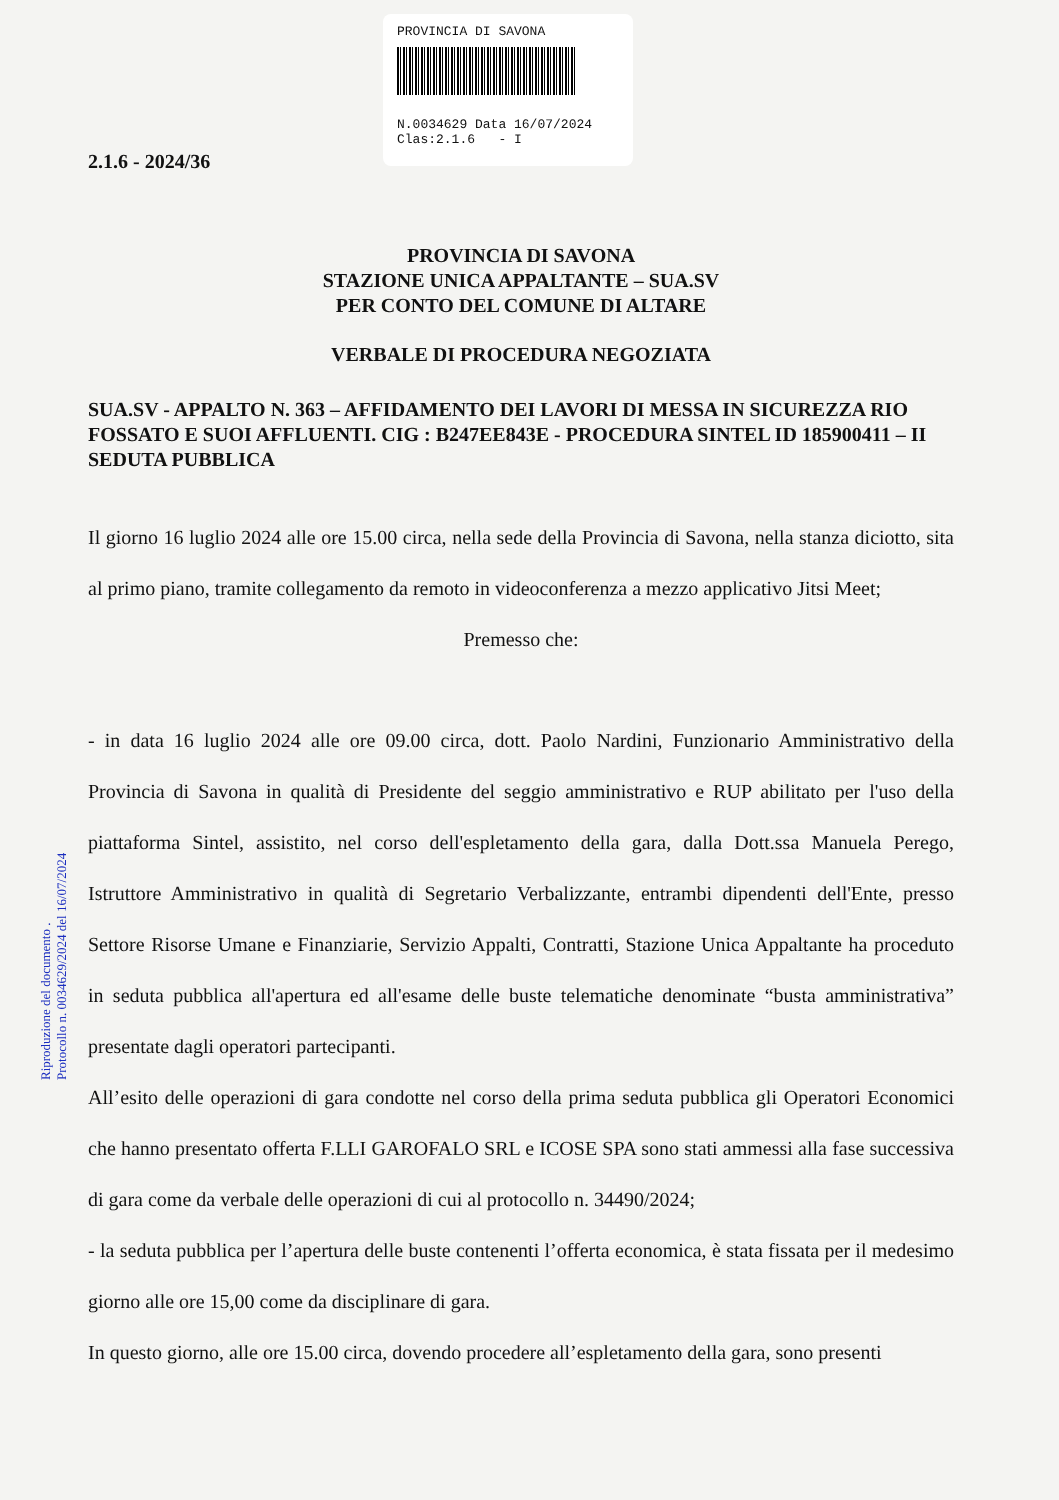PROVINCIA DI SAVONA
N.0034629 Data 16/07/2024
Clas:2.1.6 - I
Riproduzione del documento .
Protocollo n. 0034629/2024 del 16/07/2024
2.1.6 - 2024/36
PROVINCIA DI SAVONA
STAZIONE UNICA APPALTANTE – SUA.SV
PER CONTO DEL COMUNE DI ALTARE
VERBALE DI PROCEDURA NEGOZIATA
SUA.SV - APPALTO N. 363 – AFFIDAMENTO DEI LAVORI DI MESSA IN SICUREZZA RIO FOSSATO E SUOI AFFLUENTI. CIG : B247EE843E - PROCEDURA SINTEL ID 185900411 – II SEDUTA PUBBLICA
Il giorno 16 luglio 2024 alle ore 15.00 circa, nella sede della Provincia di Savona, nella stanza diciotto, sita al primo piano, tramite collegamento da remoto in videoconferenza a mezzo applicativo Jitsi Meet;
Premesso che:
- in data 16 luglio 2024 alle ore 09.00 circa, dott. Paolo Nardini, Funzionario Amministrativo della Provincia di Savona in qualità di Presidente del seggio amministrativo e RUP abilitato per l'uso della piattaforma Sintel, assistito, nel corso dell'espletamento della gara, dalla Dott.ssa Manuela Perego, Istruttore Amministrativo in qualità di Segretario Verbalizzante, entrambi dipendenti dell'Ente, presso Settore Risorse Umane e Finanziarie, Servizio Appalti, Contratti, Stazione Unica Appaltante ha proceduto in seduta pubblica all'apertura ed all'esame delle buste telematiche denominate “busta amministrativa” presentate dagli operatori partecipanti.
All’esito delle operazioni di gara condotte nel corso della prima seduta pubblica gli Operatori Economici che hanno presentato offerta F.LLI GAROFALO SRL e ICOSE SPA sono stati ammessi alla fase successiva di gara come da verbale delle operazioni di cui al protocollo n. 34490/2024;
- la seduta pubblica per l’apertura delle buste contenenti l’offerta economica, è stata fissata per il medesimo giorno alle ore 15,00 come da disciplinare di gara.
In questo giorno, alle ore 15.00 circa, dovendo procedere all’espletamento della gara, sono presenti